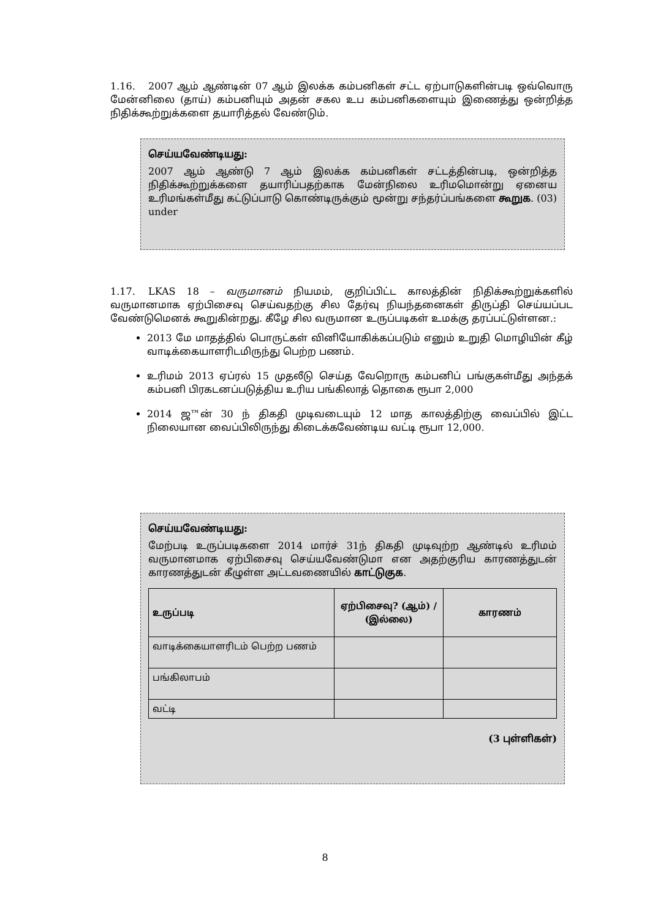1.16. 2007 ஆம் ஆண்டின் 07 ஆம் இலக்க கம்பனிகள் சட்ட ஏற்பாடுகளின்படி ஒவ்வொரு மேன்னிலை (தாய்) கம்பனியும் அதன் சகல உப கம்பனிகளையும் இணைத்து ஒன்றித்த நிதிக்கூற்றுக்களை தயாரித்தல் வேண்டும்.
செய்யவேண்டியது:
2007 ஆம் ஆண்டு 7 ஆம் இலக்க கம்பனிகள் சட்டத்தின்படி, ஒன்றித்த நிதிக்கூற்றுக்களை தயாரிப்பதற்காக மேன்நிலை உரிமமொன்று ஏனைய உரிமங்கள்மீது கட்டுப்பாடு கொண்டிருக்கும் மூன்று சந்தர்ப்பங்களை கூறுக. (03) under
1.17. LKAS 18 – வருமானம் நியமம், குறிப்பிட்ட காலத்தின் நிதிக்கூற்றுக்களில் வருமானமாக ஏற்பிசைவு செய்வதற்கு சில தேர்வு நியந்தனைகள் திருப்தி செய்யப்பட வேண்டுமெனக் கூறுகின்றது. கீழே சில வருமான உருப்படிகள் உமக்கு தரப்பட்டுள்ளன.:
2013 மே மாதத்தில் பொருட்கள் வினியோகிக்கப்படும் எனும் உறுதி மொழியின் கீழ் வாடிக்கையாளரிடமிருந்து பெற்ற பணம்.
உரிமம் 2013 ஏப்ரல் 15 முதலீடு செய்த வேறொரு கம்பனிப் பங்குகள்மீது அந்தக் கம்பனி பிரகடனப்படுத்திய உரிய பங்கிலாத் தொகை ரூபா 2,000
2014 ஜ™ன் 30 ந் திகதி முடிவடையும் 12 மாத காலத்திற்கு வைப்பில் இட்ட நிலையான வைப்பிலிருந்து கிடைக்கவேண்டிய வட்டி ரூபா 12,000.
செய்யவேண்டியது:
மேற்படி உருப்படிகளை 2014 மார்ச் 31ந் திகதி முடிவுற்ற ஆண்டில் உரிமம் வருமானமாக ஏற்பிசைவு செய்யவேண்டுமா என அதற்குரிய காரணத்துடன் காரணத்துடன் கீழுள்ள அட்டவணையில் காட்டுகுக.
| உருப்படி | ஏற்பிசைவு? (ஆம்) / (இல்லை) | காரணம் |
| --- | --- | --- |
| வாடிக்கையாளரிடம் பெற்ற பணம் | | |
| பங்கிலாபம் | | |
| வட்டி | | |
(3 புள்ளிகள்)
8